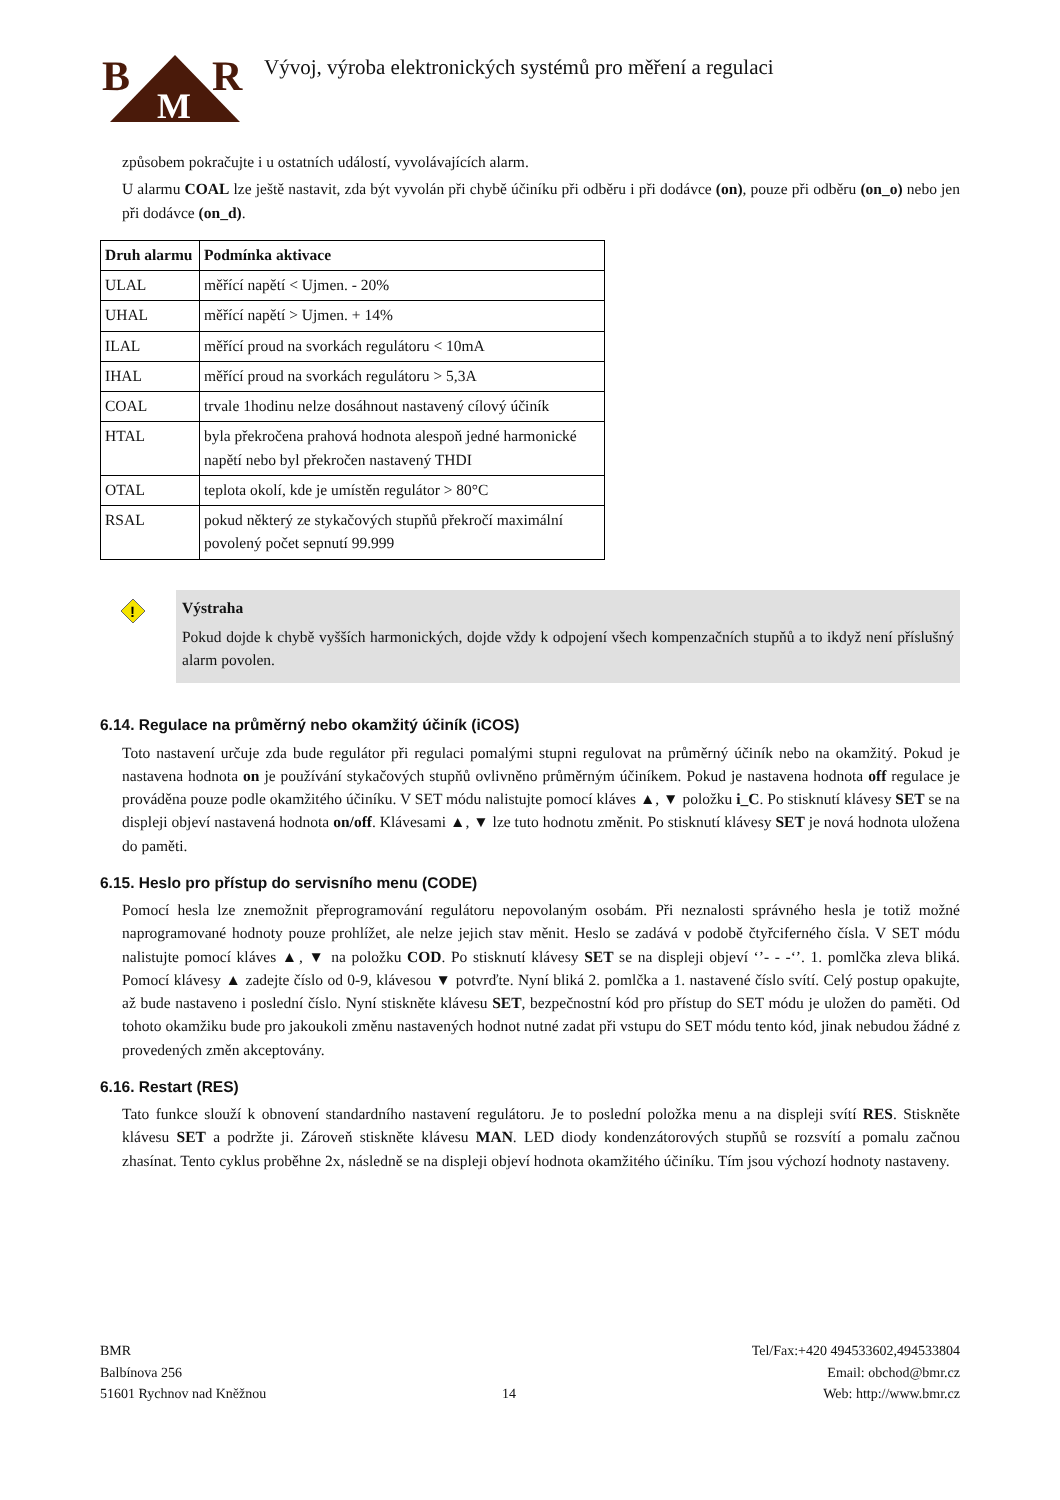B
R
M
Vývoj, výroba elektronických systémů pro měření a regulaci
způsobem pokračujte i u ostatních událostí, vyvolávajících alarm.
U alarmu COAL lze ještě nastavit, zda být vyvolán při chybě účiníku při odběru i při dodávce (on), pouze při odběru (on_o) nebo jen při dodávce (on_d).
| Druh alarmu | Podmínka aktivace |
| --- | --- |
| ULAL | měřící napětí < Ujmen. - 20% |
| UHAL | měřící napětí > Ujmen. + 14% |
| ILAL | měřící proud na svorkách regulátoru < 10mA |
| IHAL | měřící proud na svorkách regulátoru > 5,3A |
| COAL | trvale 1hodinu nelze dosáhnout nastavený cílový účiník |
| HTAL | byla překročena prahová hodnota alespoň jedné harmonické napětí nebo byl překročen nastavený THDI |
| OTAL | teplota okolí, kde je umístěn regulátor > 80°C |
| RSAL | pokud některý ze stykačových stupňů překročí maximální povolený počet sepnutí 99.999 |
!
Výstraha
Pokud dojde k chybě vyšších harmonických, dojde vždy k odpojení všech kompenzačních stupňů a to ikdyž není příslušný alarm povolen.
6.14. Regulace na průměrný nebo okamžitý účiník (iCOS)
Toto nastavení určuje zda bude regulátor při regulaci pomalými stupni regulovat na průměrný účiník nebo na okamžitý. Pokud je nastavena hodnota on je používání stykačových stupňů ovlivněno průměrným účiníkem. Pokud je nastavena hodnota off regulace je prováděna pouze podle okamžitého účiníku. V SET módu nalistujte pomocí kláves ▲, ▼ položku i_C. Po stisknutí klávesy SET se na displeji objeví nastavená hodnota on/off. Klávesami ▲, ▼ lze tuto hodnotu změnit. Po stisknutí klávesy SET je nová hodnota uložena do paměti.
6.15. Heslo pro přístup do servisního menu (CODE)
Pomocí hesla lze znemožnit přeprogramování regulátoru nepovolaným osobám. Při neznalosti správného hesla je totiž možné naprogramované hodnoty pouze prohlížet, ale nelze jejich stav měnit. Heslo se zadává v podobě čtyřciferného čísla. V SET módu nalistujte pomocí kláves ▲, ▼ na položku COD. Po stisknutí klávesy SET se na displeji objeví ‘’- - -‘’. 1. pomlčka zleva bliká. Pomocí klávesy ▲ zadejte číslo od 0-9, klávesou ▼ potvrďte. Nyní bliká 2. pomlčka a 1. nastavené číslo svítí. Celý postup opakujte, až bude nastaveno i poslední číslo. Nyní stiskněte klávesu SET, bezpečnostní kód pro přístup do SET módu je uložen do paměti. Od tohoto okamžiku bude pro jakoukoli změnu nastavených hodnot nutné zadat při vstupu do SET módu tento kód, jinak nebudou žádné z provedených změn akceptovány.
6.16. Restart (RES)
Tato funkce slouží k obnovení standardního nastavení regulátoru. Je to poslední položka menu a na displeji svítí RES. Stiskněte klávesu SET a podržte ji. Zároveň stiskněte klávesu MAN. LED diody kondenzátorových stupňů se rozsvítí a pomalu začnou zhasínat. Tento cyklus proběhne 2x, následně se na displeji objeví hodnota okamžitého účiníku. Tím jsou výchozí hodnoty nastaveny.
BMR
Balbínova 256
51601 Rychnov nad Kněžnou
14 Tel/Fax:+420 494533602,494533804
Email: obchod@bmr.cz
Web: http://www.bmr.cz